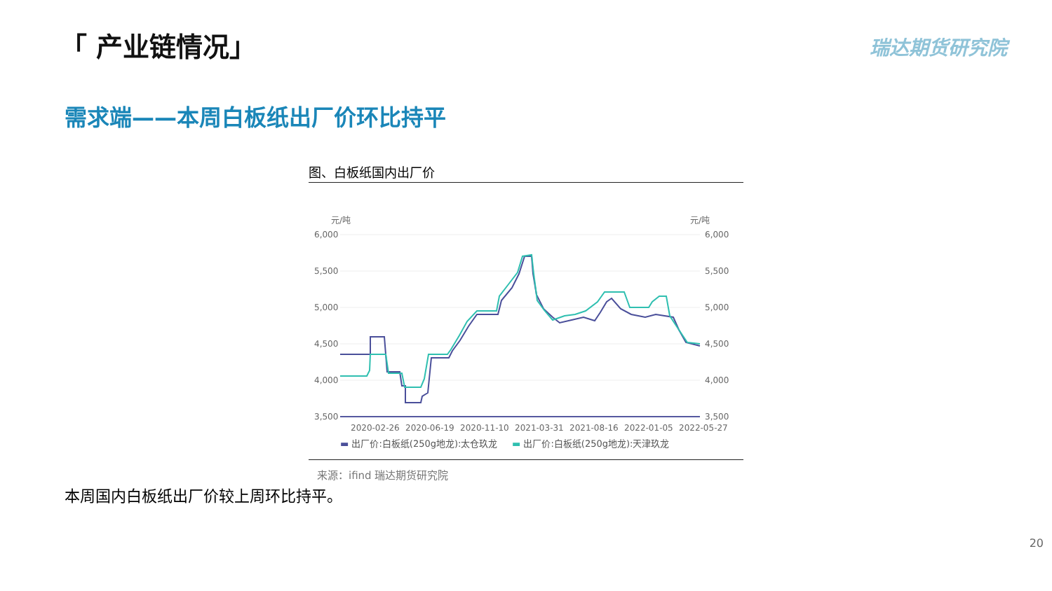「 产业链情况」 瑞达期货研究院
需求端——本周白板纸出厂价环比持平
图、白板纸国内出厂价
元/吨
元/吨
6,000
5,500
5,000
4,500
4,000
3,500
6,000
5,500
5,000
4,500
4,000
3,500
2020-02-26
2020-06-19
2020-11-10
2021-03-31
2021-08-16
2022-01-05
2022-05-27
▬ 出厂价:白板纸(250g地龙):太仓玖龙 ▬ 出厂价:白板纸(250g地龙):天津玖龙
来源：ifind 瑞达期货研究院
本周国内白板纸出厂价较上周环比持平。
20